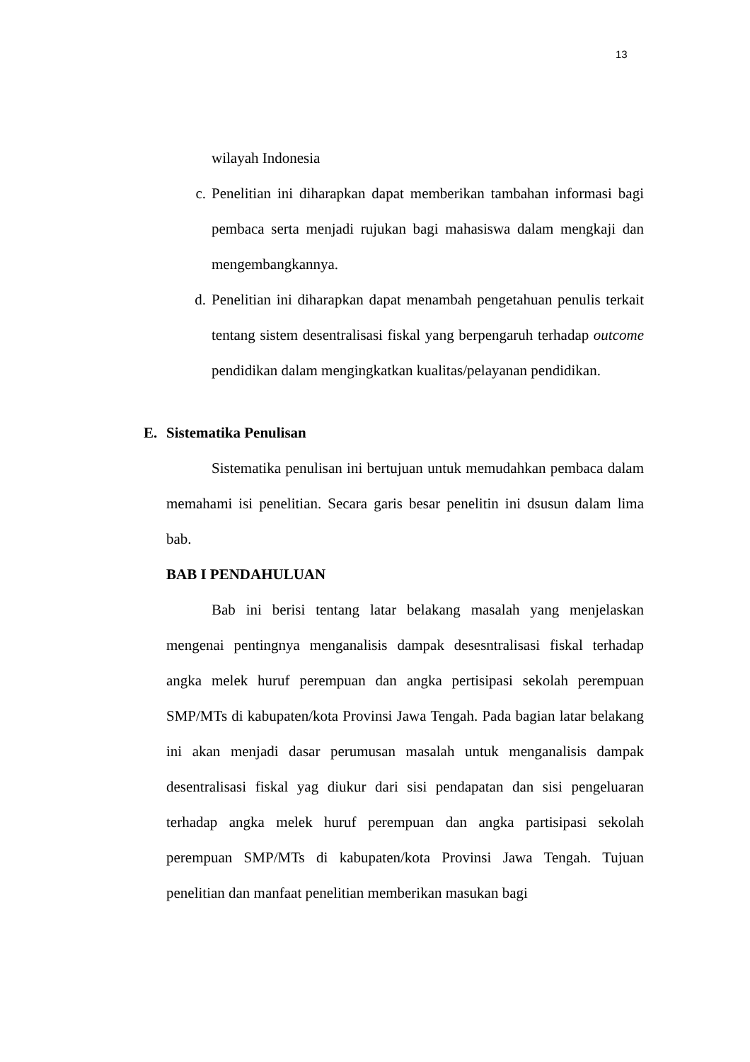13
wilayah Indonesia
c. Penelitian ini diharapkan dapat memberikan tambahan informasi bagi pembaca serta menjadi rujukan bagi mahasiswa dalam mengkaji dan mengembangkannya.
d. Penelitian ini diharapkan dapat menambah pengetahuan penulis terkait tentang sistem desentralisasi fiskal yang berpengaruh terhadap outcome pendidikan dalam mengingkatkan kualitas/pelayanan pendidikan.
E. Sistematika Penulisan
Sistematika penulisan ini bertujuan untuk memudahkan pembaca dalam memahami isi penelitian. Secara garis besar penelitin ini dsusun dalam lima bab.
BAB I PENDAHULUAN
Bab ini berisi tentang latar belakang masalah yang menjelaskan mengenai pentingnya menganalisis dampak desesntralisasi fiskal terhadap angka melek huruf perempuan dan angka pertisipasi sekolah perempuan SMP/MTs di kabupaten/kota Provinsi Jawa Tengah. Pada bagian latar belakang ini akan menjadi dasar perumusan masalah untuk menganalisis dampak desentralisasi fiskal yag diukur dari sisi pendapatan dan sisi pengeluaran terhadap angka melek huruf perempuan dan angka partisipasi sekolah perempuan SMP/MTs di kabupaten/kota Provinsi Jawa Tengah. Tujuan penelitian dan manfaat penelitian memberikan masukan bagi